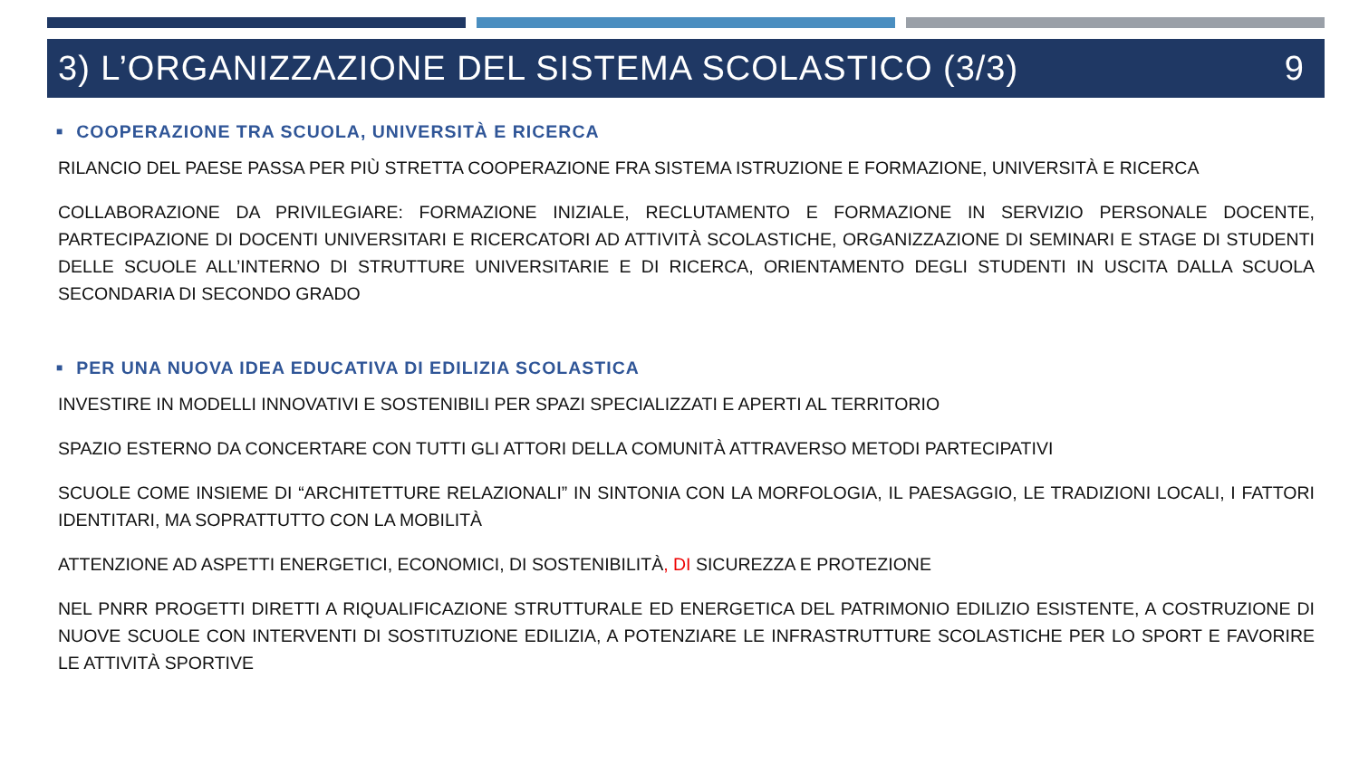3) L’ORGANIZZAZIONE DEL SISTEMA SCOLASTICO (3/3) 9
■ COOPERAZIONE TRA SCUOLA, UNIVERSITÀ E RICERCA
RILANCIO DEL PAESE PASSA PER PIÙ STRETTA COOPERAZIONE FRA SISTEMA ISTRUZIONE E FORMAZIONE, UNIVERSITÀ E RICERCA
COLLABORAZIONE DA PRIVILEGIARE: FORMAZIONE INIZIALE, RECLUTAMENTO E FORMAZIONE IN SERVIZIO PERSONALE DOCENTE, PARTECIPAZIONE DI DOCENTI UNIVERSITARI E RICERCATORI AD ATTIVITÀ SCOLASTICHE, ORGANIZZAZIONE DI SEMINARI E STAGE DI STUDENTI DELLE SCUOLE ALL’INTERNO DI STRUTTURE UNIVERSITARIE E DI RICERCA, ORIENTAMENTO DEGLI STUDENTI IN USCITA DALLA SCUOLA SECONDARIA DI SECONDO GRADO
■ PER UNA NUOVA IDEA EDUCATIVA DI EDILIZIA SCOLASTICA
INVESTIRE IN MODELLI INNOVATIVI E SOSTENIBILI PER SPAZI SPECIALIZZATI E APERTI AL TERRITORIO
SPAZIO ESTERNO DA CONCERTARE CON TUTTI GLI ATTORI DELLA COMUNITÀ ATTRAVERSO METODI PARTECIPATIVI
SCUOLE COME INSIEME DI “ARCHITETTURE RELAZIONALI” IN SINTONIA CON LA MORFOLOGIA, IL PAESAGGIO, LE TRADIZIONI LOCALI, I FATTORI IDENTITARI, MA SOPRATTUTTO CON LA MOBILITÀ
ATTENZIONE AD ASPETTI ENERGETICI, ECONOMICI, DI SOSTENIBILITÀ, DI SICUREZZA E PROTEZIONE
NEL PNRR PROGETTI DIRETTI A RIQUALIFICAZIONE STRUTTURALE ED ENERGETICA DEL PATRIMONIO EDILIZIO ESISTENTE, A COSTRUZIONE DI NUOVE SCUOLE CON INTERVENTI DI SOSTITUZIONE EDILIZIA, A POTENZIARE LE INFRASTRUTTURE SCOLASTICHE PER LO SPORT E FAVORIRE LE ATTIVITÀ SPORTIVE